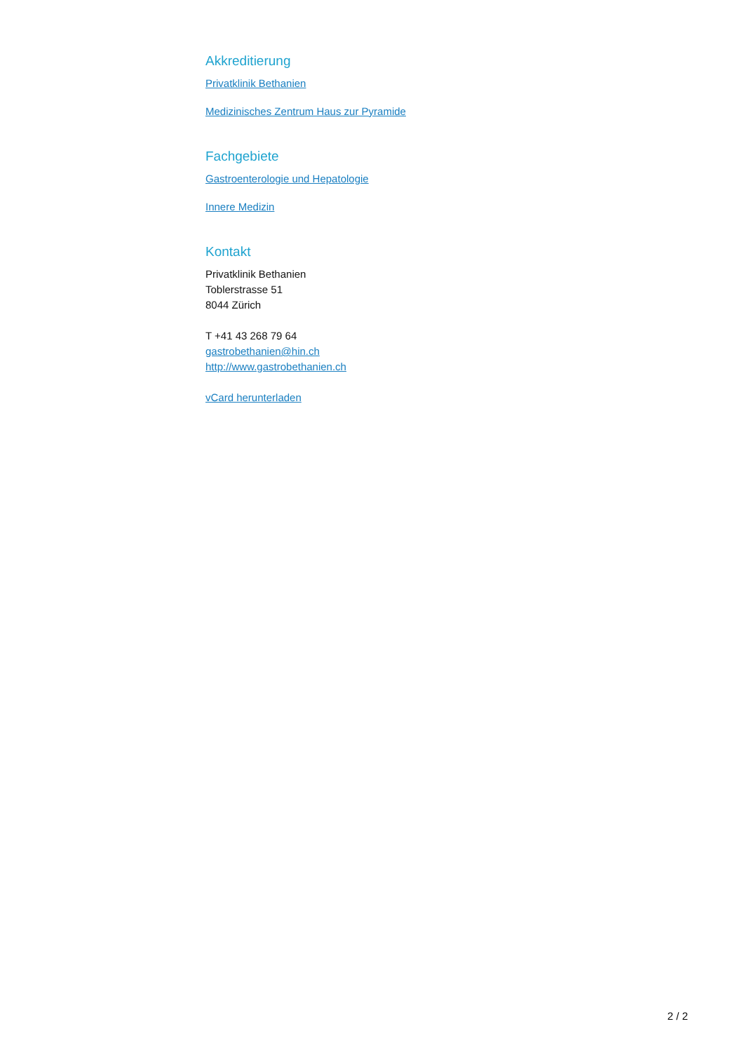Akkreditierung
Privatklinik Bethanien
Medizinisches Zentrum Haus zur Pyramide
Fachgebiete
Gastroenterologie und Hepatologie
Innere Medizin
Kontakt
Privatklinik Bethanien
Toblerstrasse 51
8044 Zürich
T +41 43 268 79 64
gastrobethanien@hin.ch
http://www.gastrobethanien.ch
vCard herunterladen
2 / 2